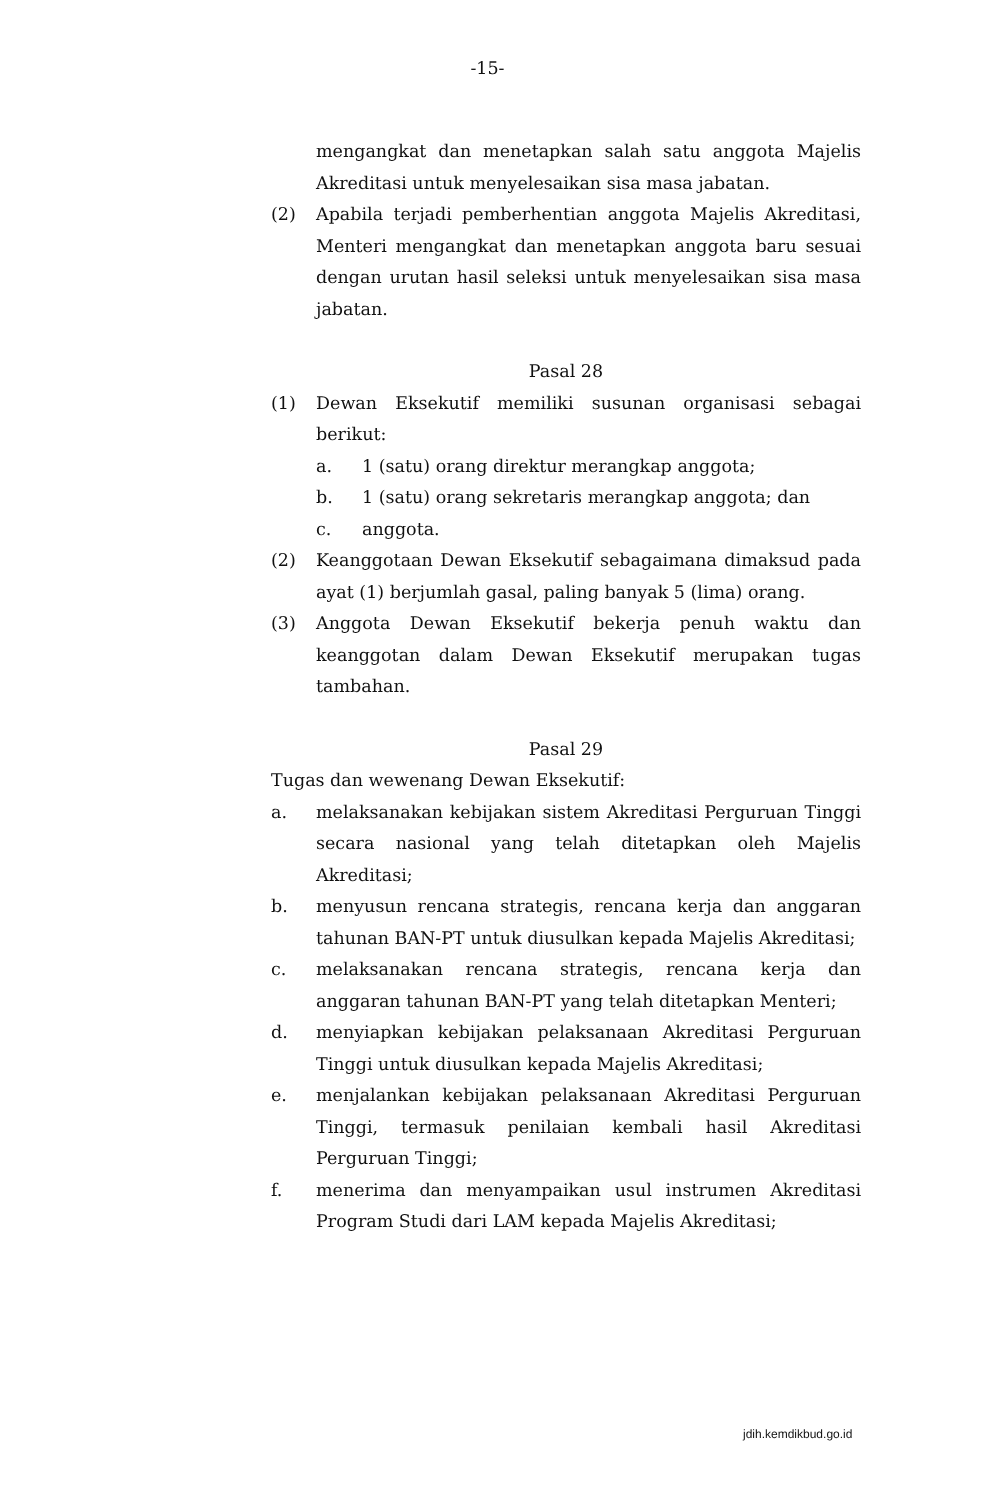-15-
mengangkat dan menetapkan salah satu anggota Majelis Akreditasi untuk menyelesaikan sisa masa jabatan.
(2) Apabila terjadi pemberhentian anggota Majelis Akreditasi, Menteri mengangkat dan menetapkan anggota baru sesuai dengan urutan hasil seleksi untuk menyelesaikan sisa masa jabatan.
Pasal 28
(1) Dewan Eksekutif memiliki susunan organisasi sebagai berikut:
a. 1 (satu) orang direktur merangkap anggota;
b. 1 (satu) orang sekretaris merangkap anggota; dan
c. anggota.
(2) Keanggotaan Dewan Eksekutif sebagaimana dimaksud pada ayat (1) berjumlah gasal, paling banyak 5 (lima) orang.
(3) Anggota Dewan Eksekutif bekerja penuh waktu dan keanggotan dalam Dewan Eksekutif merupakan tugas tambahan.
Pasal 29
Tugas dan wewenang Dewan Eksekutif:
a. melaksanakan kebijakan sistem Akreditasi Perguruan Tinggi secara nasional yang telah ditetapkan oleh Majelis Akreditasi;
b. menyusun rencana strategis, rencana kerja dan anggaran tahunan BAN-PT untuk diusulkan kepada Majelis Akreditasi;
c. melaksanakan rencana strategis, rencana kerja dan anggaran tahunan BAN-PT yang telah ditetapkan Menteri;
d. menyiapkan kebijakan pelaksanaan Akreditasi Perguruan Tinggi untuk diusulkan kepada Majelis Akreditasi;
e. menjalankan kebijakan pelaksanaan Akreditasi Perguruan Tinggi, termasuk penilaian kembali hasil Akreditasi Perguruan Tinggi;
f. menerima dan menyampaikan usul instrumen Akreditasi Program Studi dari LAM kepada Majelis Akreditasi;
jdih.kemdikbud.go.id